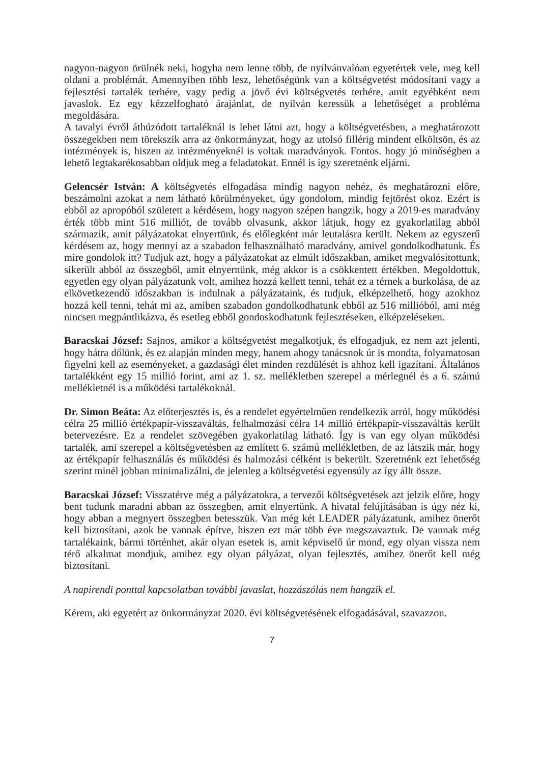nagyon-nagyon örülnék neki, hogyha nem lenne több, de nyilvánvalóan egyetértek vele, meg kell oldani a problémát. Amennyiben több lesz, lehetőségünk van a költségvetést módosítani vagy a fejlesztési tartalék terhére, vagy pedig a jövő évi költségvetés terhére, amit egyébként nem javaslok. Ez egy kézzelfogható árajánlat, de nyilván keressük a lehetőséget a probléma megoldására.
A tavalyi évről áthúzódott tartaléknál is lehet látni azt, hogy a költségvetésben, a meghatározott összegekben nem törekszik arra az önkormányzat, hogy az utolsó fillérig mindent elköltsön, és az intézmények is, hiszen az intézményeknél is voltak maradványok. Fontos. hogy jó minőségben a lehető legtakarékosabban oldjuk meg a feladatokat. Ennél is így szeretnénk eljárni.
Gelencsér István: A költségvetés elfogadása mindig nagyon nehéz, és meghatározni előre, beszámolni azokat a nem látható körülményeket, úgy gondolom, mindig fejtörést okoz. Ezért is ebből az apropóból született a kérdésem, hogy nagyon szépen hangzik, hogy a 2019-es maradvány érték több mint 516 milliót, de tovább olvasunk, akkor látjuk, hogy ez gyakorlatilag abból származik, amit pályázatokat elnyertünk, és előlegként már leutalásra került. Nekem az egyszerű kérdésem az, hogy mennyi az a szabadon felhasználható maradvány, amivel gondolkodhatunk. És mire gondolok itt? Tudjuk azt, hogy a pályázatokat az elmúlt időszakban, amiket megvalósítottunk, sikerült abból az összegből, amit elnyernünk, még akkor is a csökkentett értékben. Megoldottuk, egyetlen egy olyan pályázatunk volt, amihez hozzá kellett tenni, tehát ez a térnek a burkolása, de az elkövetkezendő időszakban is indulnak a pályázataink, és tudjuk, elképzelhető, hogy azokhoz hozzá kell tenni, tehát mi az, amiben szabadon gondolkodhatunk ebből az 516 millióból, ami még nincsen megpántlikázva, és esetleg ebből gondoskodhatunk fejlesztéseken, elképzeléseken.
Baracskai József: Sajnos, amikor a költségvetést megalkotjuk, és elfogadjuk, ez nem azt jelenti, hogy hátra dőlünk, és ez alapján minden megy, hanem ahogy tanácsnok úr is mondta, folyamatosan figyelni kell az eseményeket, a gazdasági élet minden rezdülését is ahhoz kell igazítani. Általános tartalékként egy 15 millió forint, ami az 1. sz. mellékletben szerepel a mérlegnél és a 6. számú mellékletnél is a működési tartalékoknál.
Dr. Simon Beáta: Az előterjesztés is, és a rendelet egyértelműen rendelkezik arról, hogy működési célra 25 millió értékpapír-visszaváltás, felhalmozási célra 14 millió értékpapír-visszaváltás került betervezésre. Ez a rendelet szövegében gyakorlatilag látható. Így is van egy olyan működési tartalék, ami szerepel a költségvetésben az említett 6. számú mellékletben, de az látszik már, hogy az értékpapír felhasználás és működési és halmozási célként is bekerült. Szeretnénk ezt lehetőség szerint minél jobban minimalizálni, de jelenleg a költségvetési egyensúly az így állt össze.
Baracskai József: Visszatérve még a pályázatokra, a tervezői költségvetések azt jelzik előre, hogy bent tudunk maradni abban az összegben, amit elnyertünk. A hivatal felújításában is úgy néz ki, hogy abban a megnyert összegben betesszük. Van még két LEADER pályázatunk, amihez önerőt kell biztosítani, azok be vannak építve, hiszen ezt már több éve megszavaztuk. De vannak még tartalékaink, bármi történhet, akár olyan esetek is, amit képviselő úr mond, egy olyan vissza nem térő alkalmat mondjuk, amihez egy olyan pályázat, olyan fejlesztés, amihez önerőt kell még biztosítani.
A napirendi ponttal kapcsolatban további javaslat, hozzászólás nem hangzik el.
Kérem, aki egyetért az önkormányzat 2020. évi költségvetésének elfogadásával, szavazzon.
7